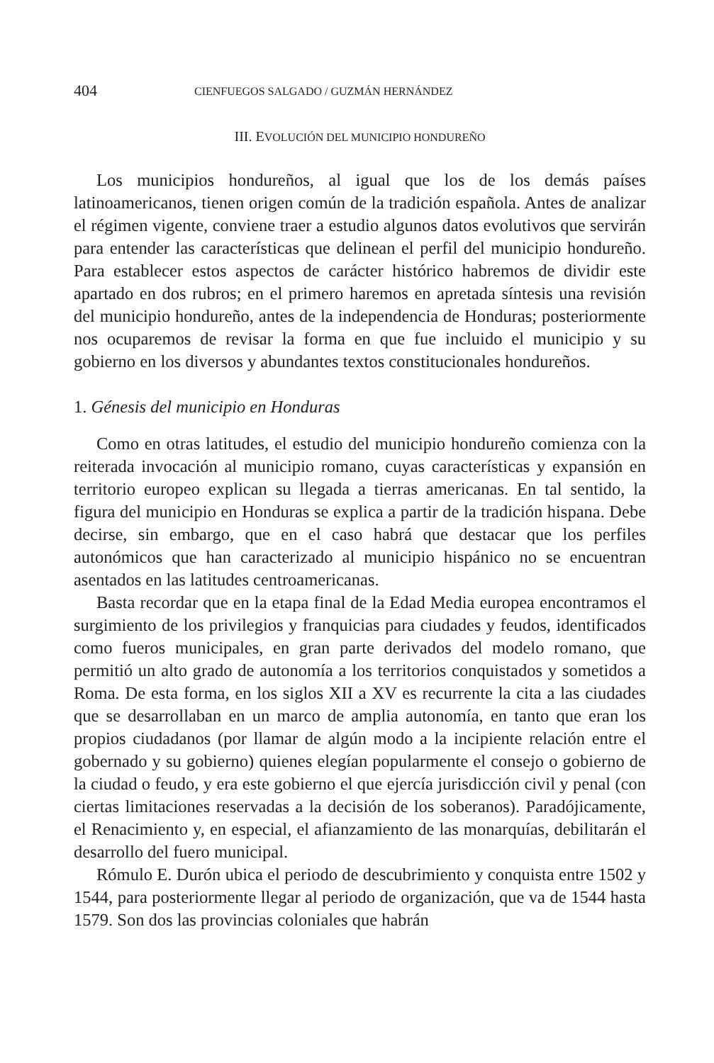404 CIENFUEGOS SALGADO / GUZMÁN HERNÁNDEZ
III. EVOLUCIÓN DEL MUNICIPIO HONDUREÑO
Los municipios hondureños, al igual que los de los demás países latinoamericanos, tienen origen común de la tradición española. Antes de analizar el régimen vigente, conviene traer a estudio algunos datos evolutivos que servirán para entender las características que delinean el perfil del municipio hondureño. Para establecer estos aspectos de carácter histórico habremos de dividir este apartado en dos rubros; en el primero haremos en apretada síntesis una revisión del municipio hondureño, antes de la independencia de Honduras; posteriormente nos ocuparemos de revisar la forma en que fue incluido el municipio y su gobierno en los diversos y abundantes textos constitucionales hondureños.
1. Génesis del municipio en Honduras
Como en otras latitudes, el estudio del municipio hondureño comienza con la reiterada invocación al municipio romano, cuyas características y expansión en territorio europeo explican su llegada a tierras americanas. En tal sentido, la figura del municipio en Honduras se explica a partir de la tradición hispana. Debe decirse, sin embargo, que en el caso habrá que destacar que los perfiles autonómicos que han caracterizado al municipio hispánico no se encuentran asentados en las latitudes centroamericanas.
Basta recordar que en la etapa final de la Edad Media europea encontramos el surgimiento de los privilegios y franquicias para ciudades y feudos, identificados como fueros municipales, en gran parte derivados del modelo romano, que permitió un alto grado de autonomía a los territorios conquistados y sometidos a Roma. De esta forma, en los siglos XII a XV es recurrente la cita a las ciudades que se desarrollaban en un marco de amplia autonomía, en tanto que eran los propios ciudadanos (por llamar de algún modo a la incipiente relación entre el gobernado y su gobierno) quienes elegían popularmente el consejo o gobierno de la ciudad o feudo, y era este gobierno el que ejercía jurisdicción civil y penal (con ciertas limitaciones reservadas a la decisión de los soberanos). Paradójicamente, el Renacimiento y, en especial, el afianzamiento de las monarquías, debilitarán el desarrollo del fuero municipal.
Rómulo E. Durón ubica el periodo de descubrimiento y conquista entre 1502 y 1544, para posteriormente llegar al periodo de organización, que va de 1544 hasta 1579. Son dos las provincias coloniales que habrán